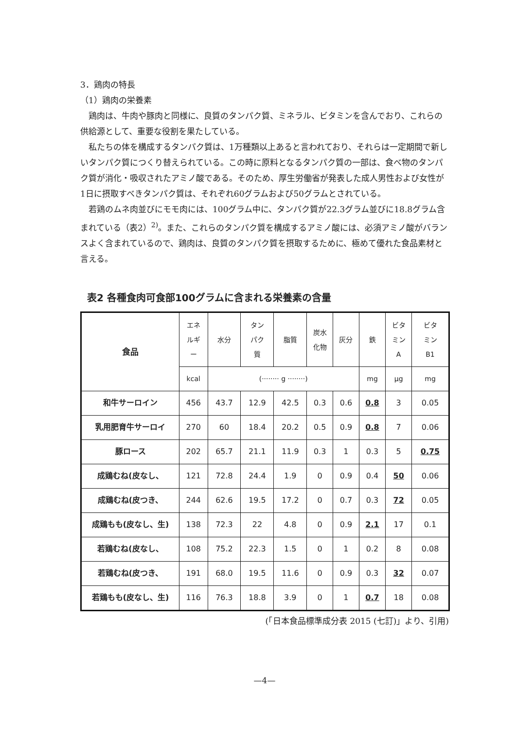3．鶏肉の特長
（1）鶏肉の栄養素
鶏肉は、牛肉や豚肉と同様に、良質のタンパク質、ミネラル、ビタミンを含んでおり、これらの供給源として、重要な役割を果たしている。
私たちの体を構成するタンパク質は、1万種類以上あると言われており、それらは一定期間で新しいタンパク質につくり替えられている。この時に原料となるタンパク質の一部は、食べ物のタンパク質が消化・吸収されたアミノ酸である。そのため、厚生労働省が発表した成人男性および女性が1日に摂取すべきタンパク質は、それぞれ60グラムおよび50グラムとされている。
若鶏のムネ肉並びにモモ肉には、100グラム中に、タンパク質が22.3グラム並びに18.8グラム含まれている（表2）<sup>2)</sup>。また、これらのタンパク質を構成するアミノ酸には、必須アミノ酸がバランスよく含まれているので、鶏肉は、良質のタンパク質を摂取するために、極めて優れた食品素材と言える。
表2 各種食肉可食部100グラムに含まれる栄養素の含量
| 食品 | エネ ルギ ー | 水分 | タン パク 質 | 脂質 | 炭水 化物 | 灰分 | 鉄 | ビタ ミン A | ビタ ミン B1 |
| --- | --- | --- | --- | --- | --- | --- | --- | --- | --- |
| | kcal | (········ g ········) | | | | | mg | μg | mg |
| 和牛サーロイン | 456 | 43.7 | 12.9 | 42.5 | 0.3 | 0.6 | 0.8 | 3 | 0.05 |
| 乳用肥育牛サーロイ | 270 | 60 | 18.4 | 20.2 | 0.5 | 0.9 | 0.8 | 7 | 0.06 |
| 豚ロース | 202 | 65.7 | 21.1 | 11.9 | 0.3 | 1 | 0.3 | 5 | 0.75 |
| 成鶏むね(皮なし、 | 121 | 72.8 | 24.4 | 1.9 | 0 | 0.9 | 0.4 | 50 | 0.06 |
| 成鶏むね(皮つき、 | 244 | 62.6 | 19.5 | 17.2 | 0 | 0.7 | 0.3 | 72 | 0.05 |
| 成鶏もも(皮なし、生) | 138 | 72.3 | 22 | 4.8 | 0 | 0.9 | 2.1 | 17 | 0.1 |
| 若鶏むね(皮なし、 | 108 | 75.2 | 22.3 | 1.5 | 0 | 1 | 0.2 | 8 | 0.08 |
| 若鶏むね(皮つき、 | 191 | 68.0 | 19.5 | 11.6 | 0 | 0.9 | 0.3 | 32 | 0.07 |
| 若鶏もも(皮なし、生) | 116 | 76.3 | 18.8 | 3.9 | 0 | 1 | 0.7 | 18 | 0.08 |
(「日本食品標準成分表 2015 (七訂)」より、引用)
—4—